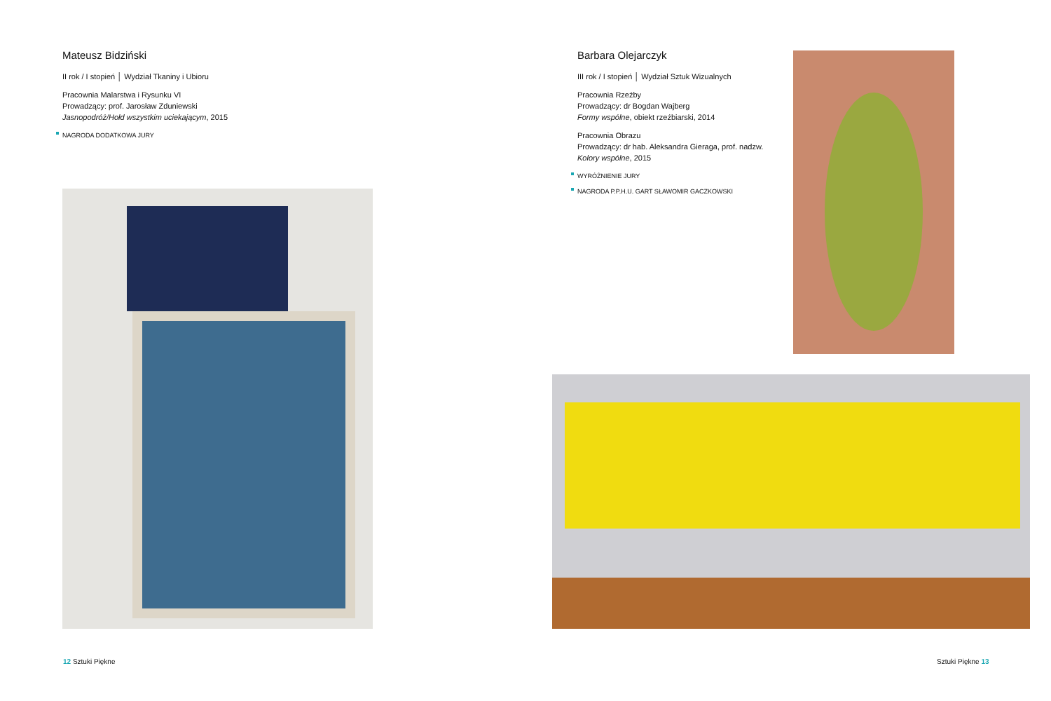Mateusz Bidziński
II rok / I stopień │ Wydział Tkaniny i Ubioru
Pracownia Malarstwa i Rysunku VI
Prowadzący: prof. Jarosław Zduniewski
Jasnopodróż/Hołd wszystkim uciekającym, 2015
NAGRODA DODATKOWA JURY
12 Sztuki Piękne
Barbara Olejarczyk
III rok / I stopień │ Wydział Sztuk Wizualnych
Pracownia Rzeźby
Prowadzący: dr Bogdan Wajberg
Formy wspólne, obiekt rzeźbiarski, 2014
Pracownia Obrazu
Prowadzący: dr hab. Aleksandra Gieraga, prof. nadzw.
Kolory wspólne, 2015
WYRÓŻNIENIE JURY
NAGRODA P.P.H.U. GART SŁAWOMIR GACZKOWSKI
Sztuki Piękne 13